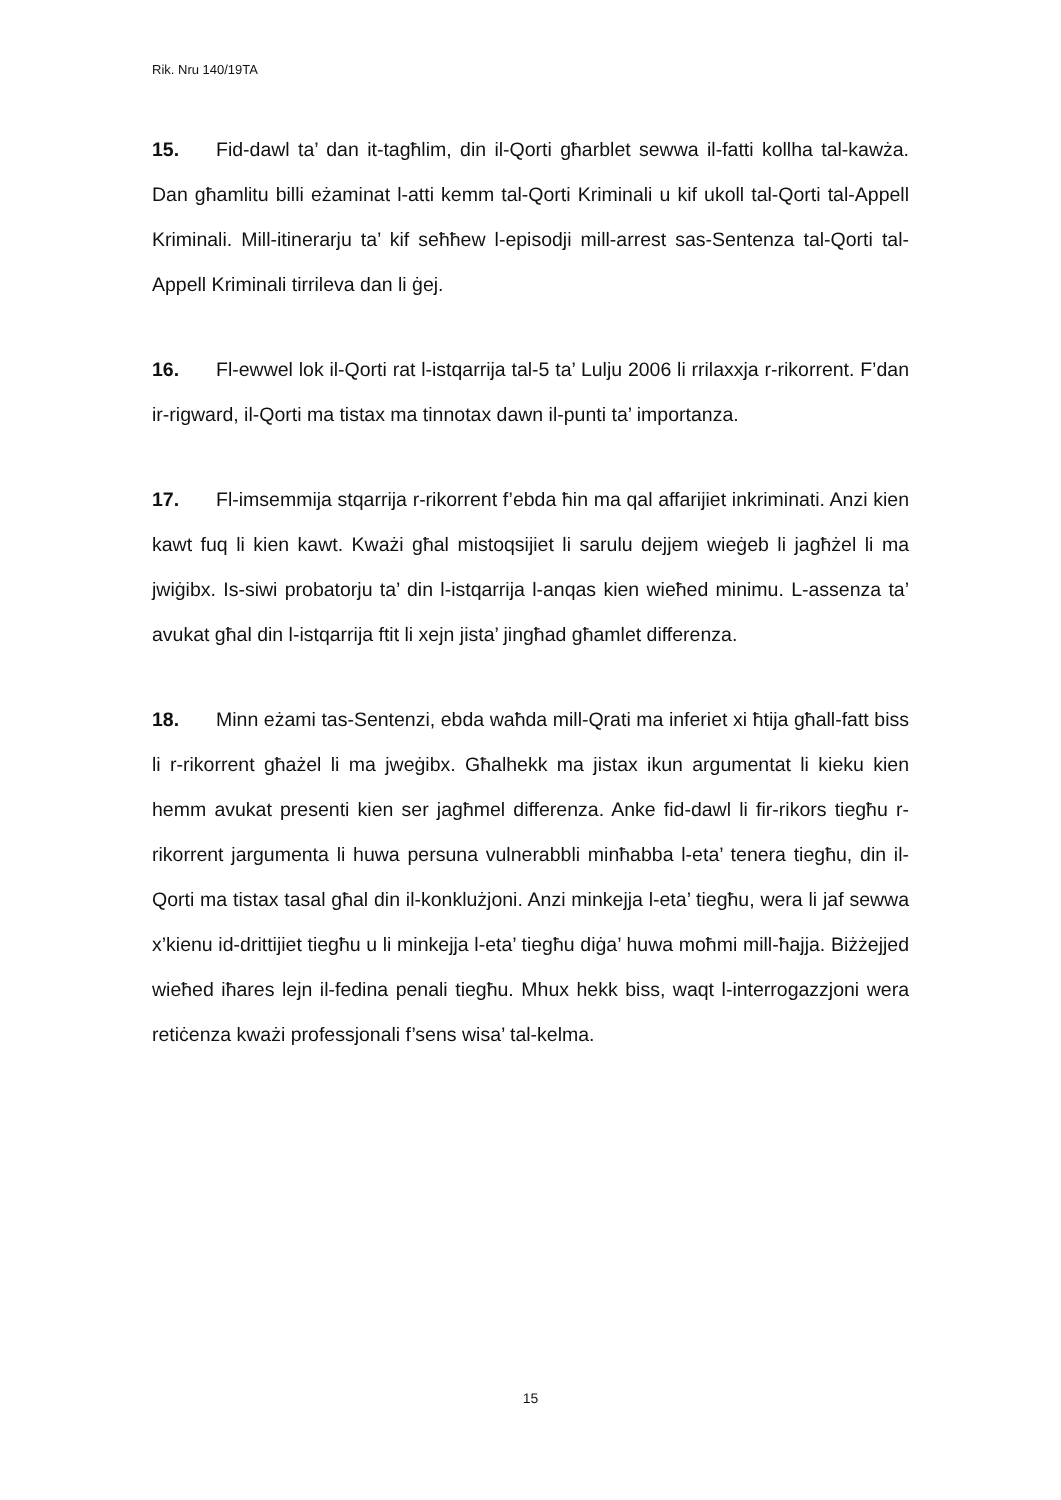Rik. Nru 140/19TA
15. Fid-dawl ta’ dan it-tagħlim, din il-Qorti għarblet sewwa il-fatti kollha tal-kawża. Dan għamlitu billi eżaminat l-atti kemm tal-Qorti Kriminali u kif ukoll tal-Qorti tal-Appell Kriminali. Mill-itinerarju ta’ kif seħħew l-episodji mill-arrest sas-Sentenza tal-Qorti tal-Appell Kriminali tirrileva dan li ġej.
16. Fl-ewwel lok il-Qorti rat l-istqarrija tal-5 ta’ Lulju 2006 li rrilaxxja r-rikorrent. F’dan ir-rigward, il-Qorti ma tistax ma tinnotax dawn il-punti ta’ importanza.
17. Fl-imsemmija stqarrija r-rikorrent f’ebda ħin ma qal affarijiet inkriminati. Anzi kien kawt fuq li kien kawt. Kważi għal mistoqsijiet li sarulu dejjem wieġeb li jagħżel li ma jwiġibx. Is-siwi probatorju ta’ din l-istqarrija l-anqas kien wieħed minimu. L-assenza ta’ avukat għal din l-istqarrija ftit li xejn jista’ jingħad għamlet differenza.
18. Minn eżami tas-Sentenzi, ebda waħda mill-Qrati ma inferiet xi ħtija għall-fatt biss li r-rikorrent għażel li ma jweġibx. Għalhekk ma jistax ikun argumentat li kieku kien hemm avukat presenti kien ser jagħmel differenza. Anke fid-dawl li fir-rikors tiegħu r-rikorrent jargumenta li huwa persuna vulnerabbli minħabba l-eta’ tenera tiegħu, din il-Qorti ma tistax tasal għal din il-konklużjoni. Anzi minkejja l-eta’ tiegħu, wera li jaf sewwa x’kienu id-drittijiet tiegħu u li minkejja l-eta’ tiegħu diġa’ huwa moħmi mill-ħajja. Biżżejjed wieħed iħares lejn il-fedina penali tiegħu. Mhux hekk biss, waqt l-interrogazzjoni wera retiċenza kważi professjonali f’sens wisa’ tal-kelma.
15